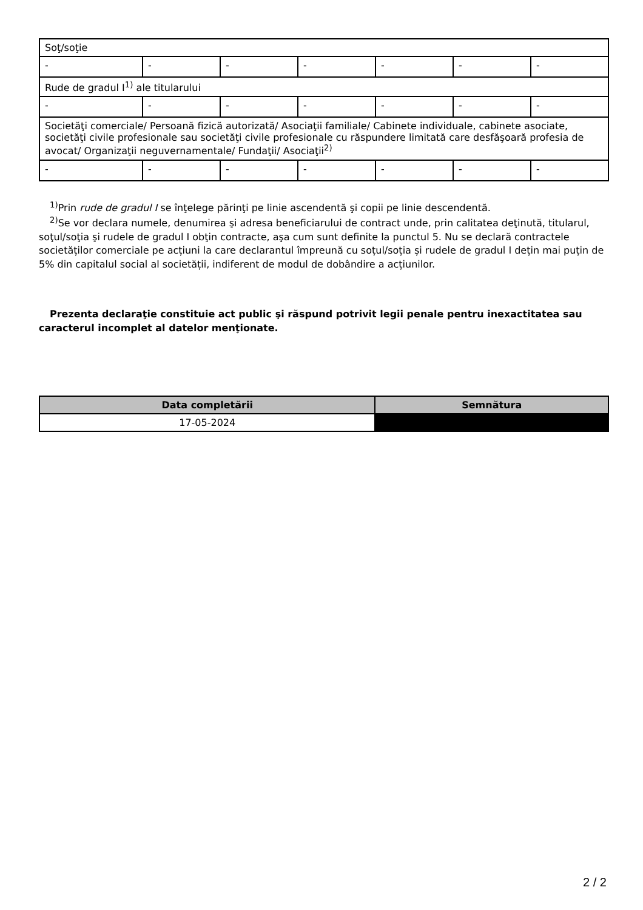| Soţ/soţie | | | | | | |
| - | - | - | - | - | - | - |
| Rude de gradul I<sup>1)</sup> ale titularului | | | | | | |
| - | - | - | - | - | - | - |
| Societăţi comerciale/ Persoană fizică autorizată/ Asociaţii familiale/ Cabinete individuale, cabinete asociate, societăţi civile profesionale sau societăţi civile profesionale cu răspundere limitată care desfăşoară profesia de avocat/ Organizaţii neguvernamentale/ Fundaţii/ Asociaţii<sup>2)</sup> | | | | | | |
| - | - | - | - | - | - | - |
<sup>1)</sup> Prin rude de gradul I se înţelege părinţi pe linie ascendentă şi copii pe linie descendentă.
<sup>2)</sup> Se vor declara numele, denumirea şi adresa beneficiarului de contract unde, prin calitatea deţinută, titularul, soţul/soţia şi rudele de gradul I obţin contracte, aşa cum sunt definite la punctul 5. Nu se declară contractele societăților comerciale pe acțiuni la care declarantul împreună cu soțul/soția și rudele de gradul I dețin mai puțin de 5% din capitalul social al societății, indiferent de modul de dobândire a acțiunilor.
Prezenta declaraţie constituie act public şi răspund potrivit legii penale pentru inexactitatea sau caracterul incomplet al datelor menţionate.
| Data completării | Semnătura |
| --- | --- |
| 17-05-2024 | |
2 / 2